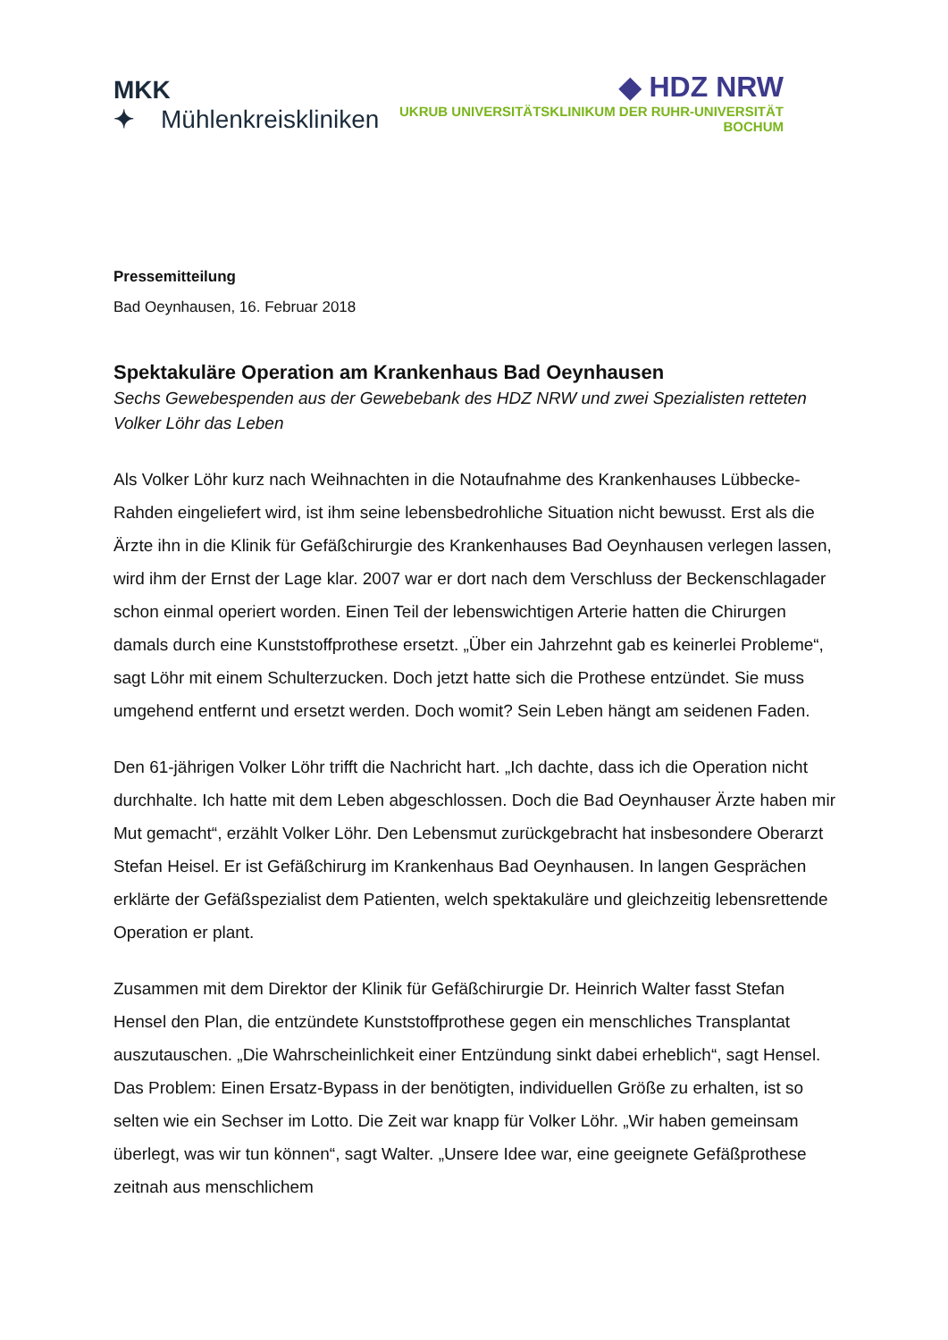MKK ✦ Mühlenkreiskliniken
◆ HDZ NRW
UKRUB UNIVERSITÄTSKLINIKUM DER RUHR-UNIVERSITÄT BOCHUM
Pressemitteilung
Bad Oeynhausen, 16. Februar 2018
Spektakuläre Operation am Krankenhaus Bad Oeynhausen
Sechs Gewebespenden aus der Gewebebank des HDZ NRW und zwei Spezialisten retteten Volker Löhr das Leben
Als Volker Löhr kurz nach Weihnachten in die Notaufnahme des Krankenhauses Lübbecke-Rahden eingeliefert wird, ist ihm seine lebensbedrohliche Situation nicht bewusst. Erst als die Ärzte ihn in die Klinik für Gefäßchirurgie des Krankenhauses Bad Oeynhausen verlegen lassen, wird ihm der Ernst der Lage klar. 2007 war er dort nach dem Verschluss der Beckenschlagader schon einmal operiert worden. Einen Teil der lebenswichtigen Arterie hatten die Chirurgen damals durch eine Kunststoffprothese ersetzt. „Über ein Jahrzehnt gab es keinerlei Probleme“, sagt Löhr mit einem Schulterzucken. Doch jetzt hatte sich die Prothese entzündet. Sie muss umgehend entfernt und ersetzt werden. Doch womit? Sein Leben hängt am seidenen Faden.
Den 61-jährigen Volker Löhr trifft die Nachricht hart. „Ich dachte, dass ich die Operation nicht durchhalte. Ich hatte mit dem Leben abgeschlossen. Doch die Bad Oeynhauser Ärzte haben mir Mut gemacht“, erzählt Volker Löhr. Den Lebensmut zurückgebracht hat insbesondere Oberarzt Stefan Heisel. Er ist Gefäßchirurg im Krankenhaus Bad Oeynhausen. In langen Gesprächen erklärte der Gefäßspezialist dem Patienten, welch spektakuläre und gleichzeitig lebensrettende Operation er plant.
Zusammen mit dem Direktor der Klinik für Gefäßchirurgie Dr. Heinrich Walter fasst Stefan Hensel den Plan, die entzündete Kunststoffprothese gegen ein menschliches Transplantat auszutauschen. „Die Wahrscheinlichkeit einer Entzündung sinkt dabei erheblich“, sagt Hensel. Das Problem: Einen Ersatz-Bypass in der benötigten, individuellen Größe zu erhalten, ist so selten wie ein Sechser im Lotto. Die Zeit war knapp für Volker Löhr. „Wir haben gemeinsam überlegt, was wir tun können“, sagt Walter. „Unsere Idee war, eine geeignete Gefäßprothese zeitnah aus menschlichem